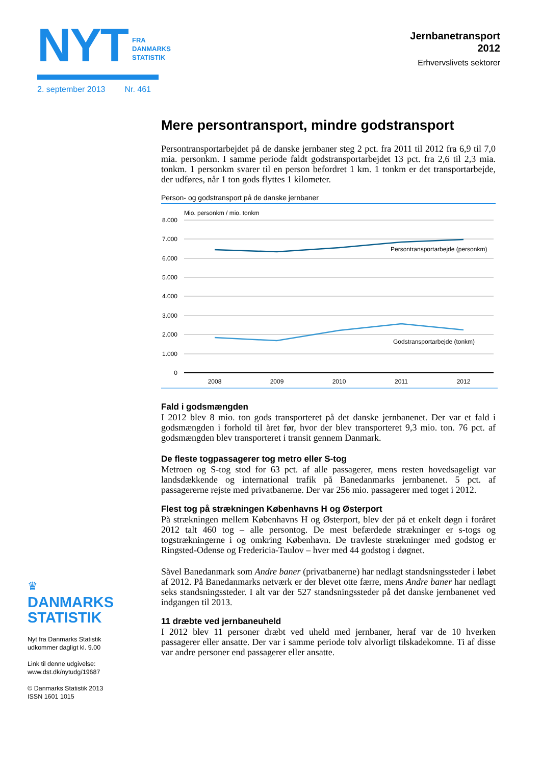NYT FRA
DANMARKS
STATISTIK
2. september 2013 Nr. 461
Jernbanetransport
2012
Erhvervslivets sektorer
Mere persontransport, mindre godstransport
Persontransportarbejdet på de danske jernbaner steg 2 pct. fra 2011 til 2012 fra 6,9 til 7,0 mia. personkm. I samme periode faldt godstransportarbejdet 13 pct. fra 2,6 til 2,3 mia. tonkm. 1 personkm svarer til en person befordret 1 km. 1 tonkm er det transportarbejde, der udføres, når 1 ton gods flyttes 1 kilometer.
Person- og godstransport på de danske jernbaner
Mio. personkm / mio. tonkm
8.000
7.000
6.000
5.000
4.000
3.000
2.000
1.000
0
Persontransportarbejde (personkm)
Godstransportarbejde (tonkm)
2008
2009
2010
2011
2012
Fald i godsmængden
I 2012 blev 8 mio. ton gods transporteret på det danske jernbanenet. Der var et fald i godsmængden i forhold til året før, hvor der blev transporteret 9,3 mio. ton. 76 pct. af godsmængden blev transporteret i transit gennem Danmark.
De fleste togpassagerer tog metro eller S-tog
Metroen og S-tog stod for 63 pct. af alle passagerer, mens resten hovedsageligt var landsdækkende og international trafik på Banedanmarks jernbanenet. 5 pct. af passagererne rejste med privatbanerne. Der var 256 mio. passagerer med toget i 2012.
Flest tog på strækningen Københavns H og Østerport
På strækningen mellem Københavns H og Østerport, blev der på et enkelt døgn i foråret 2012 talt 460 tog – alle persontog. De mest befærdede strækninger er s-togs og togstrækningerne i og omkring København. De travleste strækninger med godstog er Ringsted-Odense og Fredericia-Taulov – hver med 44 godstog i døgnet.
Såvel Banedanmark som Andre baner (privatbanerne) har nedlagt standsnings­steder i løbet af 2012. På Banedanmarks netværk er der blevet otte færre, mens Andre baner har nedlagt seks standsningssteder. I alt var der 527 standsnings­steder på det danske jernbanenet ved indgangen til 2013.
11 dræbte ved jernbaneuheld
I 2012 blev 11 personer dræbt ved uheld med jernbaner, heraf var de 10 hverken passagerer eller ansatte. Der var i samme periode tolv alvorligt tilskadekomne. Ti af disse var andre personer end passagerer eller ansatte.
♛
DANMARKS
STATISTIK
Nyt fra Danmarks Statistik
udkommer dagligt kl. 9.00
Link til denne udgivelse:
www.dst.dk/nytudg/19687
© Danmarks Statistik 2013
ISSN 1601 1015